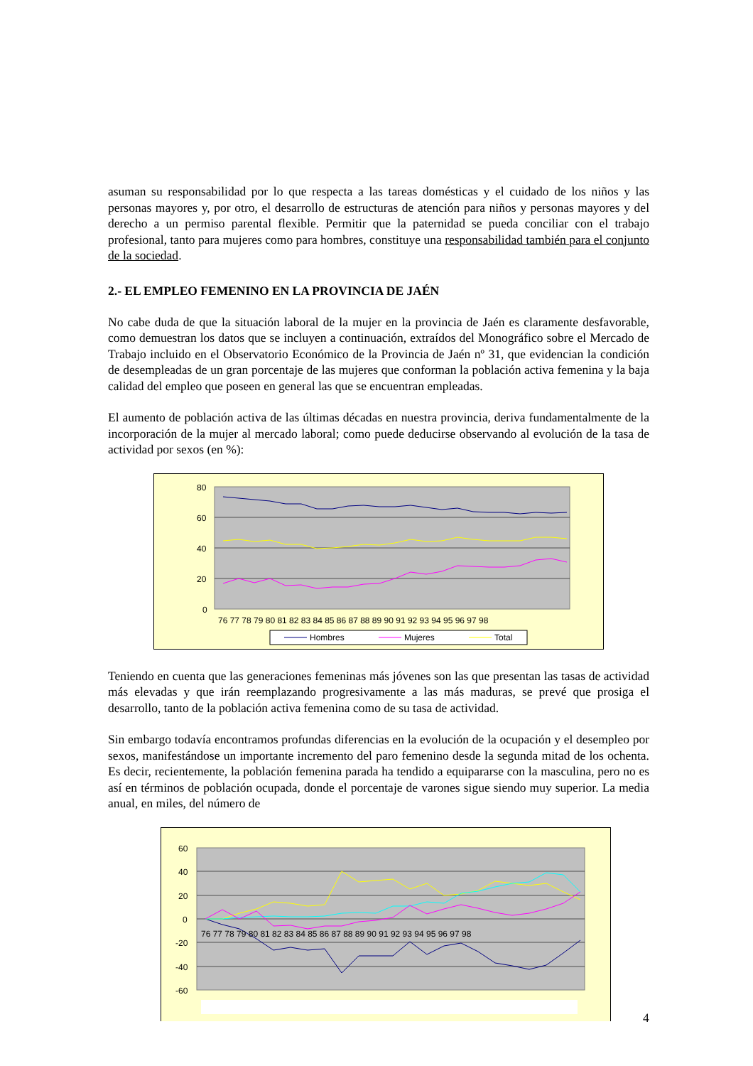asuman su responsabilidad por lo que respecta a las tareas domésticas y el cuidado de los niños y las personas mayores y, por otro, el desarrollo de estructuras de atención para niños y personas mayores y del derecho a un permiso parental flexible. Permitir que la paternidad se pueda conciliar con el trabajo profesional, tanto para mujeres como para hombres, constituye una responsabilidad también para el conjunto de la sociedad.
2.- EL EMPLEO FEMENINO EN LA PROVINCIA DE JAÉN
No cabe duda de que la situación laboral de la mujer en la provincia de Jaén es claramente desfavorable, como demuestran los datos que se incluyen a continuación, extraídos del Monográfico sobre el Mercado de Trabajo incluido en el Observatorio Económico de la Provincia de Jaén nº 31, que evidencian la condición de desempleadas de un gran porcentaje de las mujeres que conforman la población activa femenina y la baja calidad del empleo que poseen en general las que se encuentran empleadas.
El aumento de población activa de las últimas décadas en nuestra provincia, deriva fundamentalmente de la incorporación de la mujer al mercado laboral; como puede deducirse observando al evolución de la tasa de actividad por sexos (en %):
80
60
40
20
0
76 77 78 79 80 81 82 83 84 85 86 87 88 89 90 91 92 93 94 95 96 97 98
Hombres
Mujeres
Total
Teniendo en cuenta que las generaciones femeninas más jóvenes son las que presentan las tasas de actividad más elevadas y que irán reemplazando progresivamente a las más maduras, se prevé que prosiga el desarrollo, tanto de la población activa femenina como de su tasa de actividad.
Sin embargo todavía encontramos profundas diferencias en la evolución de la ocupación y el desempleo por sexos, manifestándose un importante incremento del paro femenino desde la segunda mitad de los ochenta. Es decir, recientemente, la población femenina parada ha tendido a equipararse con la masculina, pero no es así en términos de población ocupada, donde el porcentaje de varones sigue siendo muy superior. La media anual, en miles, del número de
60
40
20
0
-20
-40
-60
76 77 78 79 80 81 82 83 84 85 86 87 88 89 90 91 92 93 94 95 96 97 98
4